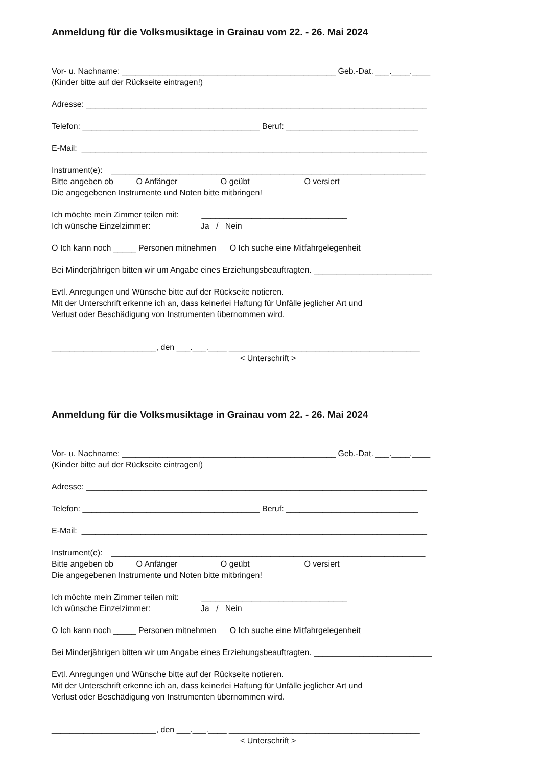Anmeldung für die Volksmusiktage in Grainau vom 22. - 26. Mai 2024
Vor- u. Nachname: _______________________________________________ Geb.-Dat. ___.____.____
(Kinder bitte auf der Rückseite eintragen!)
Adresse: ___________________________________________________________________________
Telefon: _______________________________________ Beruf: _____________________________
E-Mail: ____________________________________________________________________________
Instrument(e): _____________________________________________________________________
Bitte angeben ob O Anfänger O geübt O versiert
Die angegebenen Instrumente und Noten bitte mitbringen!
Ich möchte mein Zimmer teilen mit: ________________________________
Ich wünsche Einzelzimmer: Ja / Nein
O Ich kann noch _____ Personen mitnehmen O Ich suche eine Mitfahrgelegenheit
Bei Minderjährigen bitten wir um Angabe eines Erziehungsbeauftragten. __________________________
Evtl. Anregungen und Wünsche bitte auf der Rückseite notieren.
Mit der Unterschrift erkenne ich an, dass keinerlei Haftung für Unfälle jeglicher Art und
Verlust oder Beschädigung von Instrumenten übernommen wird.
_______________________, den ___.___.____ __________________________________________
< Unterschrift >
Anmeldung für die Volksmusiktage in Grainau vom 22. - 26. Mai 2024
Vor- u. Nachname: _______________________________________________ Geb.-Dat. ___.____.____
(Kinder bitte auf der Rückseite eintragen!)
Adresse: ___________________________________________________________________________
Telefon: _______________________________________ Beruf: _____________________________
E-Mail: ____________________________________________________________________________
Instrument(e): _____________________________________________________________________
Bitte angeben ob O Anfänger O geübt O versiert
Die angegebenen Instrumente und Noten bitte mitbringen!
Ich möchte mein Zimmer teilen mit: ________________________________
Ich wünsche Einzelzimmer: Ja / Nein
O Ich kann noch _____ Personen mitnehmen O Ich suche eine Mitfahrgelegenheit
Bei Minderjährigen bitten wir um Angabe eines Erziehungsbeauftragten. __________________________
Evtl. Anregungen und Wünsche bitte auf der Rückseite notieren.
Mit der Unterschrift erkenne ich an, dass keinerlei Haftung für Unfälle jeglicher Art und
Verlust oder Beschädigung von Instrumenten übernommen wird.
_______________________, den ___.___.____ __________________________________________
< Unterschrift >